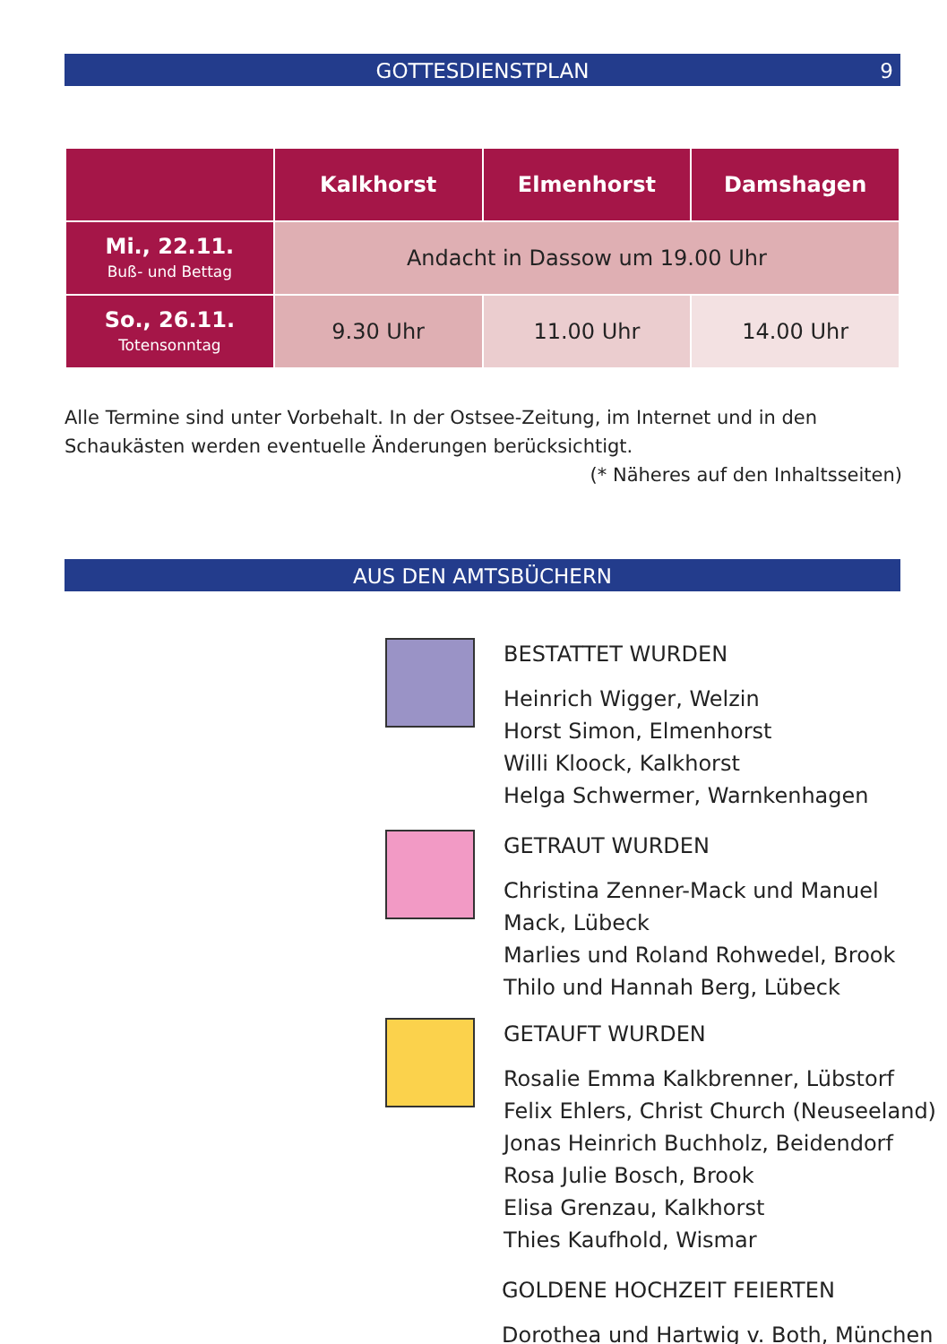GOTTESDIENSTPLAN 9
| | Kalkhorst | Elmenhorst | Damshagen |
| --- | --- | --- | --- |
| Mi., 22.11. Buß- und Bettag | Andacht in Dassow um 19.00 Uhr | | |
| So., 26.11. Totensonntag | 9.30 Uhr | 11.00 Uhr | 14.00 Uhr |
Alle Termine sind unter Vorbehalt. In der Ostsee-Zeitung, im Internet und in den Schaukästen werden eventuelle Änderungen berücksichtigt. (* Näheres auf den Inhaltsseiten)
AUS DEN AMTSBÜCHERN
BESTATTET WURDEN
Heinrich Wigger, Welzin
Horst Simon, Elmenhorst
Willi Kloock, Kalkhorst
Helga Schwermer, Warnkenhagen
GETRAUT WURDEN
Christina Zenner-Mack und Manuel
Mack, Lübeck
Marlies und Roland Rohwedel, Brook
Thilo und Hannah Berg, Lübeck
GETAUFT WURDEN
Rosalie Emma Kalkbrenner, Lübstorf
Felix Ehlers, Christ Church (Neuseeland)
Jonas Heinrich Buchholz, Beidendorf
Rosa Julie Bosch, Brook
Elisa Grenzau, Kalkhorst
Thies Kaufhold, Wismar
GOLDENE HOCHZEIT FEIERTEN
Dorothea und Hartwig v. Both, München